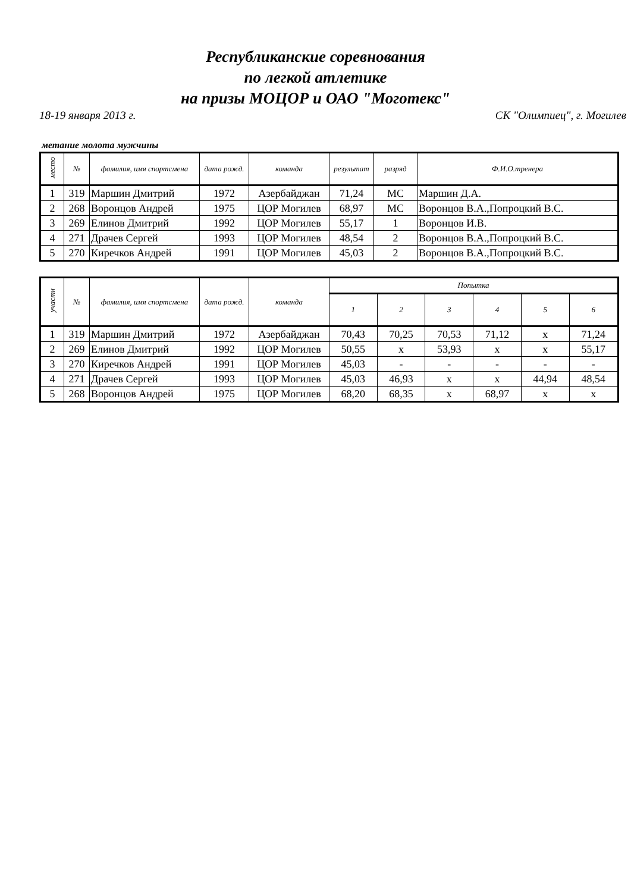Республиканские соревнования
по легкой атлетике
на призы МОЦОР и ОАО "Моготекс"
18-19 января 2013 г. СК "Олимпиец", г. Могилев
метание молота мужчины
| место | № | фамилия, имя спортсмена | дата рожд. | команда | результат | разряд | Ф.И.О.тренера |
| --- | --- | --- | --- | --- | --- | --- | --- |
| 1 | 319 | Маршин Дмитрий | 1972 | Азербайджан | 71,24 | МС | Маршин Д.А. |
| 2 | 268 | Воронцов Андрей | 1975 | ЦОР Могилев | 68,97 | МС | Воронцов В.А.,Попроцкий В.С. |
| 3 | 269 | Елинов Дмитрий | 1992 | ЦОР Могилев | 55,17 | 1 | Воронцов И.В. |
| 4 | 271 | Драчев Сергей | 1993 | ЦОР Могилев | 48,54 | 2 | Воронцов В.А.,Попроцкий В.С. |
| 5 | 270 | Киречков Андрей | 1991 | ЦОР Могилев | 45,03 | 2 | Воронцов В.А.,Попроцкий В.С. |
| участн | № | фамилия, имя спортсмена | дата рожд. | команда | Попытка | | | | | |
| --- | --- | --- | --- | --- | --- | --- | --- | --- | --- | --- |
| | | | | | 1 | 2 | 3 | 4 | 5 | 6 |
| 1 | 319 | Маршин Дмитрий | 1972 | Азербайджан | 70,43 | 70,25 | 70,53 | 71,12 | x | 71,24 |
| 2 | 269 | Елинов Дмитрий | 1992 | ЦОР Могилев | 50,55 | x | 53,93 | x | x | 55,17 |
| 3 | 270 | Киречков Андрей | 1991 | ЦОР Могилев | 45,03 | - | - | - | - | - |
| 4 | 271 | Драчев Сергей | 1993 | ЦОР Могилев | 45,03 | 46,93 | x | x | 44,94 | 48,54 |
| 5 | 268 | Воронцов Андрей | 1975 | ЦОР Могилев | 68,20 | 68,35 | x | 68,97 | x | x |